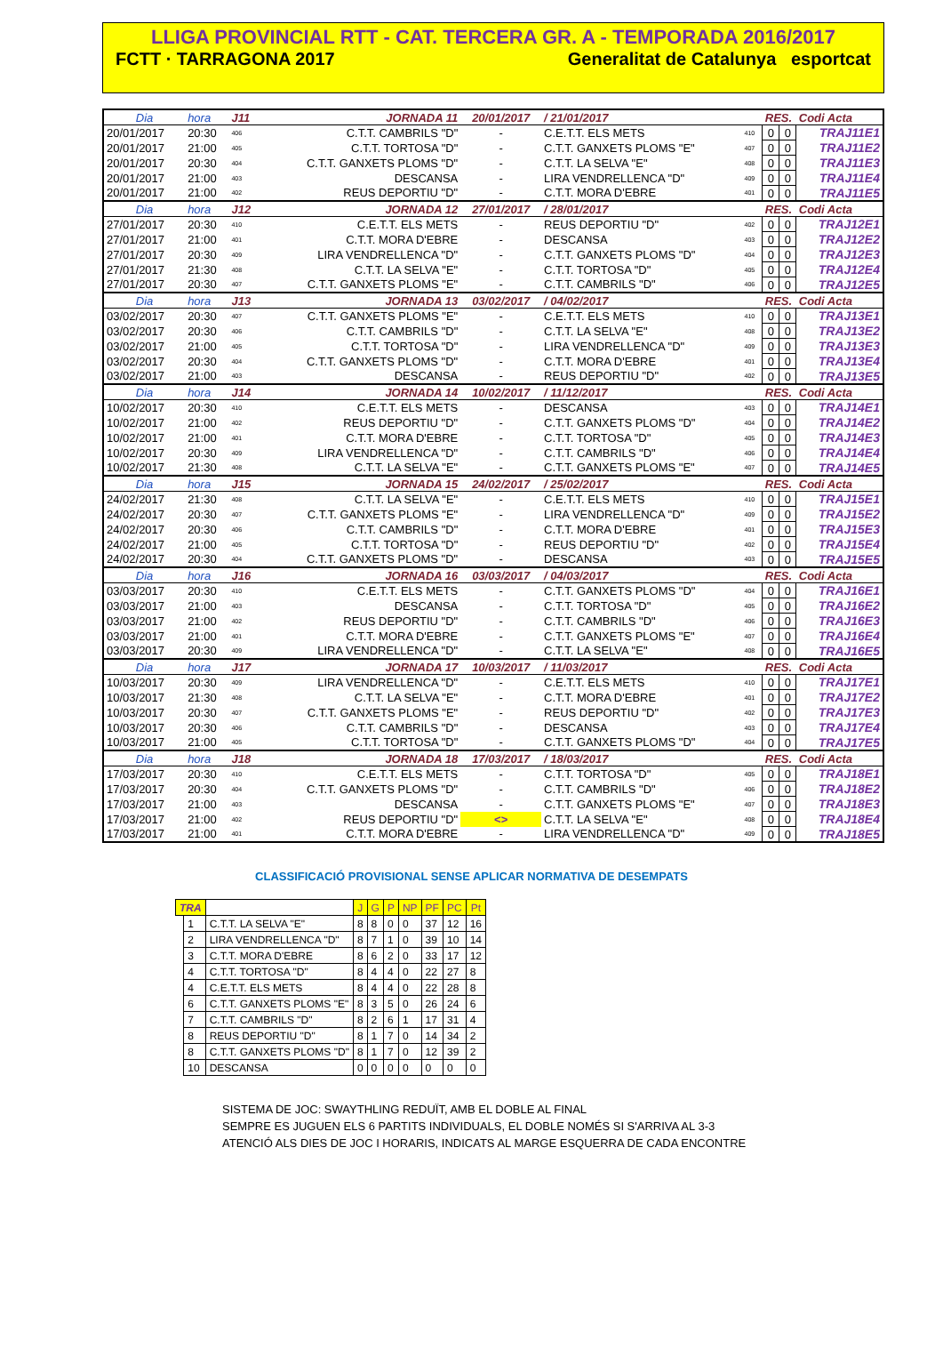LLIGA PROVINCIAL RTT - CAT. TERCERA GR. A - TEMPORADA 2016/2017
FCTT · TARRAGONA 2017 Generalitat de Catalunya esportcat
| Dia | hora | J11 | JORNADA 11 | 20/01/2017 | / 21/01/2017 | | RES. | | Codi Acta |
| 20/01/2017 | 20:30 | 406 | C.T.T. CAMBRILS "D" | - | C.E.T.T. ELS METS | 410 | 0 | 0 | TRAJ11E1 |
| 20/01/2017 | 21:00 | 405 | C.T.T. TORTOSA "D" | - | C.T.T. GANXETS PLOMS "E" | 407 | 0 | 0 | TRAJ11E2 |
| 20/01/2017 | 20:30 | 404 | C.T.T. GANXETS PLOMS "D" | - | C.T.T. LA SELVA "E" | 408 | 0 | 0 | TRAJ11E3 |
| 20/01/2017 | 21:00 | 403 | DESCANSA | - | LIRA VENDRELLENCA "D" | 409 | 0 | 0 | TRAJ11E4 |
| 20/01/2017 | 21:00 | 402 | REUS DEPORTIU "D" | - | C.T.T. MORA D'EBRE | 401 | 0 | 0 | TRAJ11E5 |
| Dia | hora | J12 | JORNADA 12 | 27/01/2017 | / 28/01/2017 | | RES. | | Codi Acta |
| 27/01/2017 | 20:30 | 410 | C.E.T.T. ELS METS | - | REUS DEPORTIU "D" | 402 | 0 | 0 | TRAJ12E1 |
| 27/01/2017 | 21:00 | 401 | C.T.T. MORA D'EBRE | - | DESCANSA | 403 | 0 | 0 | TRAJ12E2 |
| 27/01/2017 | 20:30 | 409 | LIRA VENDRELLENCA "D" | - | C.T.T. GANXETS PLOMS "D" | 404 | 0 | 0 | TRAJ12E3 |
| 27/01/2017 | 21:30 | 408 | C.T.T. LA SELVA "E" | - | C.T.T. TORTOSA "D" | 405 | 0 | 0 | TRAJ12E4 |
| 27/01/2017 | 20:30 | 407 | C.T.T. GANXETS PLOMS "E" | - | C.T.T. CAMBRILS "D" | 406 | 0 | 0 | TRAJ12E5 |
| Dia | hora | J13 | JORNADA 13 | 03/02/2017 | / 04/02/2017 | | RES. | | Codi Acta |
| 03/02/2017 | 20:30 | 407 | C.T.T. GANXETS PLOMS "E" | - | C.E.T.T. ELS METS | 410 | 0 | 0 | TRAJ13E1 |
| 03/02/2017 | 20:30 | 406 | C.T.T. CAMBRILS "D" | - | C.T.T. LA SELVA "E" | 408 | 0 | 0 | TRAJ13E2 |
| 03/02/2017 | 21:00 | 405 | C.T.T. TORTOSA "D" | - | LIRA VENDRELLENCA "D" | 409 | 0 | 0 | TRAJ13E3 |
| 03/02/2017 | 20:30 | 404 | C.T.T. GANXETS PLOMS "D" | - | C.T.T. MORA D'EBRE | 401 | 0 | 0 | TRAJ13E4 |
| 03/02/2017 | 21:00 | 403 | DESCANSA | - | REUS DEPORTIU "D" | 402 | 0 | 0 | TRAJ13E5 |
| Dia | hora | J14 | JORNADA 14 | 10/02/2017 | / 11/12/2017 | | RES. | | Codi Acta |
| 10/02/2017 | 20:30 | 410 | C.E.T.T. ELS METS | - | DESCANSA | 403 | 0 | 0 | TRAJ14E1 |
| 10/02/2017 | 21:00 | 402 | REUS DEPORTIU "D" | - | C.T.T. GANXETS PLOMS "D" | 404 | 0 | 0 | TRAJ14E2 |
| 10/02/2017 | 21:00 | 401 | C.T.T. MORA D'EBRE | - | C.T.T. TORTOSA "D" | 405 | 0 | 0 | TRAJ14E3 |
| 10/02/2017 | 20:30 | 409 | LIRA VENDRELLENCA "D" | - | C.T.T. CAMBRILS "D" | 406 | 0 | 0 | TRAJ14E4 |
| 10/02/2017 | 21:30 | 408 | C.T.T. LA SELVA "E" | - | C.T.T. GANXETS PLOMS "E" | 407 | 0 | 0 | TRAJ14E5 |
| Dia | hora | J15 | JORNADA 15 | 24/02/2017 | / 25/02/2017 | | RES. | | Codi Acta |
| 24/02/2017 | 21:30 | 408 | C.T.T. LA SELVA "E" | - | C.E.T.T. ELS METS | 410 | 0 | 0 | TRAJ15E1 |
| 24/02/2017 | 20:30 | 407 | C.T.T. GANXETS PLOMS "E" | - | LIRA VENDRELLENCA "D" | 409 | 0 | 0 | TRAJ15E2 |
| 24/02/2017 | 20:30 | 406 | C.T.T. CAMBRILS "D" | - | C.T.T. MORA D'EBRE | 401 | 0 | 0 | TRAJ15E3 |
| 24/02/2017 | 21:00 | 405 | C.T.T. TORTOSA "D" | - | REUS DEPORTIU "D" | 402 | 0 | 0 | TRAJ15E4 |
| 24/02/2017 | 20:30 | 404 | C.T.T. GANXETS PLOMS "D" | - | DESCANSA | 403 | 0 | 0 | TRAJ15E5 |
| Dia | hora | J16 | JORNADA 16 | 03/03/2017 | / 04/03/2017 | | RES. | | Codi Acta |
| 03/03/2017 | 20:30 | 410 | C.E.T.T. ELS METS | - | C.T.T. GANXETS PLOMS "D" | 404 | 0 | 0 | TRAJ16E1 |
| 03/03/2017 | 21:00 | 403 | DESCANSA | - | C.T.T. TORTOSA "D" | 405 | 0 | 0 | TRAJ16E2 |
| 03/03/2017 | 21:00 | 402 | REUS DEPORTIU "D" | - | C.T.T. CAMBRILS "D" | 406 | 0 | 0 | TRAJ16E3 |
| 03/03/2017 | 21:00 | 401 | C.T.T. MORA D'EBRE | - | C.T.T. GANXETS PLOMS "E" | 407 | 0 | 0 | TRAJ16E4 |
| 03/03/2017 | 20:30 | 409 | LIRA VENDRELLENCA "D" | - | C.T.T. LA SELVA "E" | 408 | 0 | 0 | TRAJ16E5 |
| Dia | hora | J17 | JORNADA 17 | 10/03/2017 | / 11/03/2017 | | RES. | | Codi Acta |
| 10/03/2017 | 20:30 | 409 | LIRA VENDRELLENCA "D" | - | C.E.T.T. ELS METS | 410 | 0 | 0 | TRAJ17E1 |
| 10/03/2017 | 21:30 | 408 | C.T.T. LA SELVA "E" | - | C.T.T. MORA D'EBRE | 401 | 0 | 0 | TRAJ17E2 |
| 10/03/2017 | 20:30 | 407 | C.T.T. GANXETS PLOMS "E" | - | REUS DEPORTIU "D" | 402 | 0 | 0 | TRAJ17E3 |
| 10/03/2017 | 20:30 | 406 | C.T.T. CAMBRILS "D" | - | DESCANSA | 403 | 0 | 0 | TRAJ17E4 |
| 10/03/2017 | 21:00 | 405 | C.T.T. TORTOSA "D" | - | C.T.T. GANXETS PLOMS "D" | 404 | 0 | 0 | TRAJ17E5 |
| Dia | hora | J18 | JORNADA 18 | 17/03/2017 | / 18/03/2017 | | RES. | | Codi Acta |
| 17/03/2017 | 20:30 | 410 | C.E.T.T. ELS METS | - | C.T.T. TORTOSA "D" | 405 | 0 | 0 | TRAJ18E1 |
| 17/03/2017 | 20:30 | 404 | C.T.T. GANXETS PLOMS "D" | - | C.T.T. CAMBRILS "D" | 406 | 0 | 0 | TRAJ18E2 |
| 17/03/2017 | 21:00 | 403 | DESCANSA | - | C.T.T. GANXETS PLOMS "E" | 407 | 0 | 0 | TRAJ18E3 |
| 17/03/2017 | 21:00 | 402 | REUS DEPORTIU "D" | <> | C.T.T. LA SELVA "E" | 408 | 0 | 0 | TRAJ18E4 |
| 17/03/2017 | 21:00 | 401 | C.T.T. MORA D'EBRE | - | LIRA VENDRELLENCA "D" | 409 | 0 | 0 | TRAJ18E5 |
CLASSIFICACIÓ PROVISIONAL SENSE APLICAR NORMATIVA DE DESEMPATS
| TRA | | | J | G | P | NP | PF | PC | Pt |
| --- | --- | --- | --- | --- | --- | --- | --- | --- | --- |
| | 1 | C.T.T. LA SELVA "E" | 8 | 8 | 0 | 0 | 37 | 12 | 16 |
| | 2 | LIRA VENDRELLENCA "D" | 8 | 7 | 1 | 0 | 39 | 10 | 14 |
| | 3 | C.T.T. MORA D'EBRE | 8 | 6 | 2 | 0 | 33 | 17 | 12 |
| | 4 | C.T.T. TORTOSA "D" | 8 | 4 | 4 | 0 | 22 | 27 | 8 |
| | 4 | C.E.T.T. ELS METS | 8 | 4 | 4 | 0 | 22 | 28 | 8 |
| | 6 | C.T.T. GANXETS PLOMS "E" | 8 | 3 | 5 | 0 | 26 | 24 | 6 |
| | 7 | C.T.T. CAMBRILS "D" | 8 | 2 | 6 | 1 | 17 | 31 | 4 |
| | 8 | REUS DEPORTIU "D" | 8 | 1 | 7 | 0 | 14 | 34 | 2 |
| | 8 | C.T.T. GANXETS PLOMS "D" | 8 | 1 | 7 | 0 | 12 | 39 | 2 |
| | 10 | DESCANSA | 0 | 0 | 0 | 0 | 0 | 0 | 0 |
SISTEMA DE JOC: SWAYTHLING REDUÏT, AMB EL DOBLE AL FINAL
SEMPRE ES JUGUEN ELS 6 PARTITS INDIVIDUALS, EL DOBLE NOMÉS SI S'ARRIVA AL 3-3
ATENCIÓ ALS DIES DE JOC I HORARIS, INDICATS AL MARGE ESQUERRA DE CADA ENCONTRE